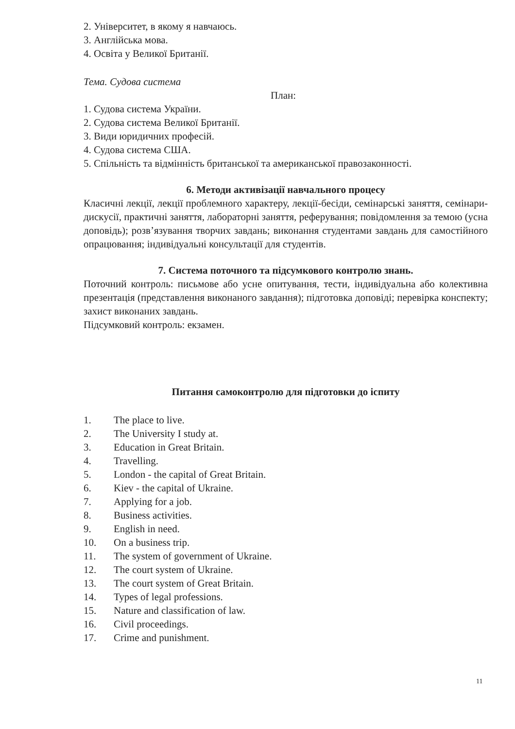2. Університет, в якому я навчаюсь.
3. Англійська мова.
4. Освіта у Великої Британії.
Тема. Судова система
План:
1. Судова система України.
2. Судова система Великої Британії.
3. Види юридичних професій.
4. Судова система США.
5. Спільність та відмінність британської та американської правозаконності.
6. Методи активізації навчального процесу
Класичні лекції, лекції проблемного характеру, лекції-бесіди, семінарські заняття, семінари-дискусії, практичні заняття, лабораторні заняття, реферування; повідомлення за темою (усна доповідь); розв’язування творчих завдань; виконання студентами завдань для самостійного опрацювання; індивідуальні консультації для студентів.
7. Система поточного та підсумкового контролю знань.
Поточний контроль: письмове або усне опитування, тести, індивідуальна або колективна презентація (представлення виконаного завдання); підготовка доповіді; перевірка конспекту; захист виконаних завдань.
Підсумковий контроль: екзамен.
Питання самоконтролю для підготовки до іспиту
1. The place to live.
2. The University I study at.
3. Education in Great Britain.
4. Travelling.
5. London - the capital of Great Britain.
6. Kiev - the capital of Ukraine.
7. Applying for a job.
8. Business activities.
9. English in need.
10. On a business trip.
11. The system of government of Ukraine.
12. The court system of Ukraine.
13. The court system of Great Britain.
14. Types of legal professions.
15. Nature and classification of law.
16. Civil proceedings.
17. Crime and punishment.
11